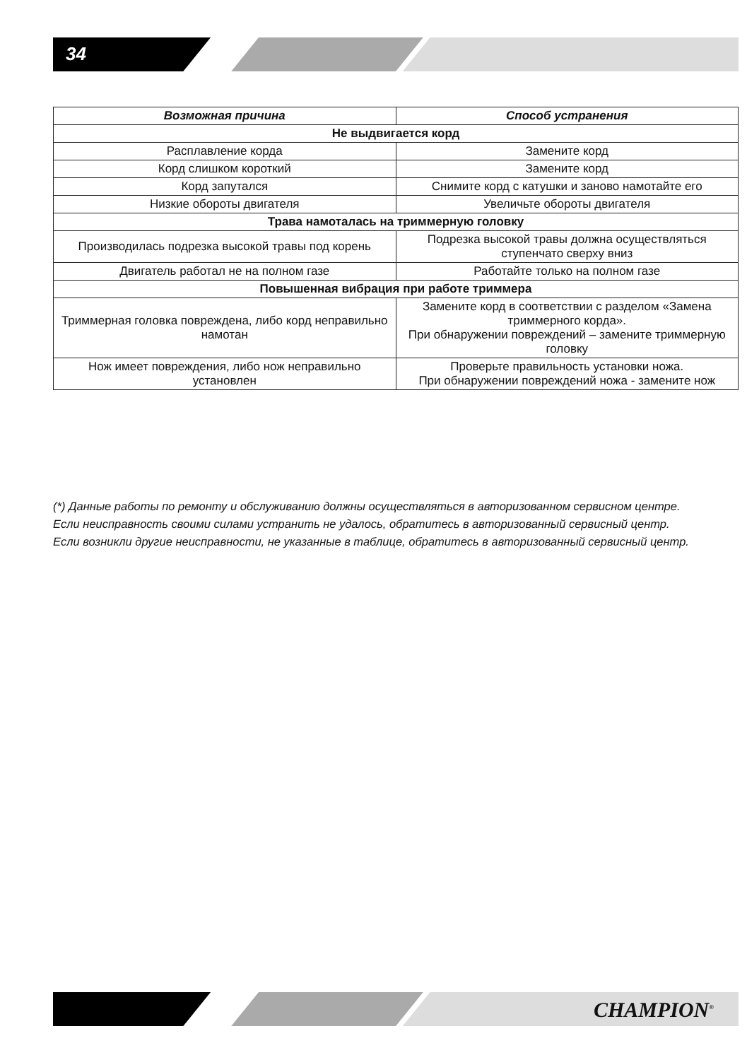34
| Возможная причина | Способ устранения |
| --- | --- |
| Не выдвигается корд | |
| Расплавление корда | Замените корд |
| Корд слишком короткий | Замените корд |
| Корд запутался | Снимите корд с катушки и заново намотайте его |
| Низкие обороты двигателя | Увеличьте обороты двигателя |
| Трава намоталась на триммерную головку | |
| Производилась подрезка высокой травы под корень | Подрезка высокой травы должна осуществляться ступенчато сверху вниз |
| Двигатель работал не на полном газе | Работайте только на полном газе |
| Повышенная вибрация при работе триммера | |
| Триммерная головка повреждена, либо корд неправильно намотан | Замените корд в соответствии с разделом «Замена триммерного корда». При обнаружении повреждений – замените триммерную головку |
| Нож имеет повреждения, либо нож неправильно установлен | Проверьте правильность установки ножа. При обнаружении повреждений ножа - замените нож |
(*) Данные работы по ремонту и обслуживанию должны осуществляться в авторизованном сервисном центре.
Если неисправность своими силами устранить не удалось, обратитесь в авторизованный сервисный центр.
Если возникли другие неисправности, не указанные в таблице, обратитесь в авторизованный сервисный центр.
CHAMPION<sup>®</sup>